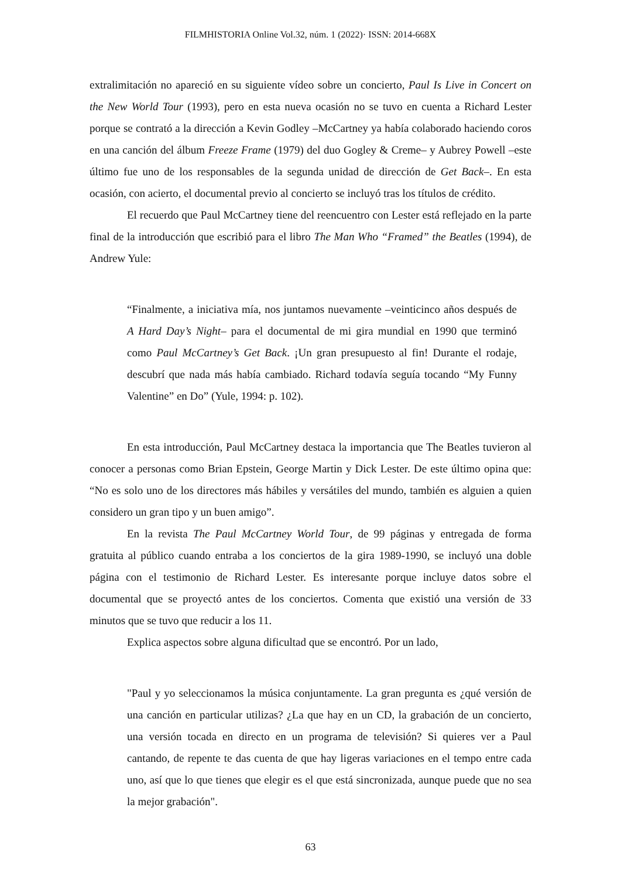FILMHISTORIA Online Vol.32, núm. 1 (2022)· ISSN: 2014-668X
extralimitación no apareció en su siguiente vídeo sobre un concierto, Paul Is Live in Concert on the New World Tour (1993), pero en esta nueva ocasión no se tuvo en cuenta a Richard Lester porque se contrató a la dirección a Kevin Godley –McCartney ya había colaborado haciendo coros en una canción del álbum Freeze Frame (1979) del duo Gogley & Creme– y Aubrey Powell –este último fue uno de los responsables de la segunda unidad de dirección de Get Back–. En esta ocasión, con acierto, el documental previo al concierto se incluyó tras los títulos de crédito.
El recuerdo que Paul McCartney tiene del reencuentro con Lester está reflejado en la parte final de la introducción que escribió para el libro The Man Who “Framed” the Beatles (1994), de Andrew Yule:
“Finalmente, a iniciativa mía, nos juntamos nuevamente –veinticinco años después de A Hard Day’s Night– para el documental de mi gira mundial en 1990 que terminó como Paul McCartney’s Get Back. ¡Un gran presupuesto al fin! Durante el rodaje, descubrí que nada más había cambiado. Richard todavía seguía tocando “My Funny Valentine” en Do” (Yule, 1994: p. 102).
En esta introducción, Paul McCartney destaca la importancia que The Beatles tuvieron al conocer a personas como Brian Epstein, George Martin y Dick Lester. De este último opina que: “No es solo uno de los directores más hábiles y versátiles del mundo, también es alguien a quien considero un gran tipo y un buen amigo”.
En la revista The Paul McCartney World Tour, de 99 páginas y entregada de forma gratuita al público cuando entraba a los conciertos de la gira 1989-1990, se incluyó una doble página con el testimonio de Richard Lester. Es interesante porque incluye datos sobre el documental que se proyectó antes de los conciertos. Comenta que existió una versión de 33 minutos que se tuvo que reducir a los 11.
Explica aspectos sobre alguna dificultad que se encontró. Por un lado,
"Paul y yo seleccionamos la música conjuntamente. La gran pregunta es ¿qué versión de una canción en particular utilizas? ¿La que hay en un CD, la grabación de un concierto, una versión tocada en directo en un programa de televisión? Si quieres ver a Paul cantando, de repente te das cuenta de que hay ligeras variaciones en el tempo entre cada uno, así que lo que tienes que elegir es el que está sincronizada, aunque puede que no sea la mejor grabación".
63